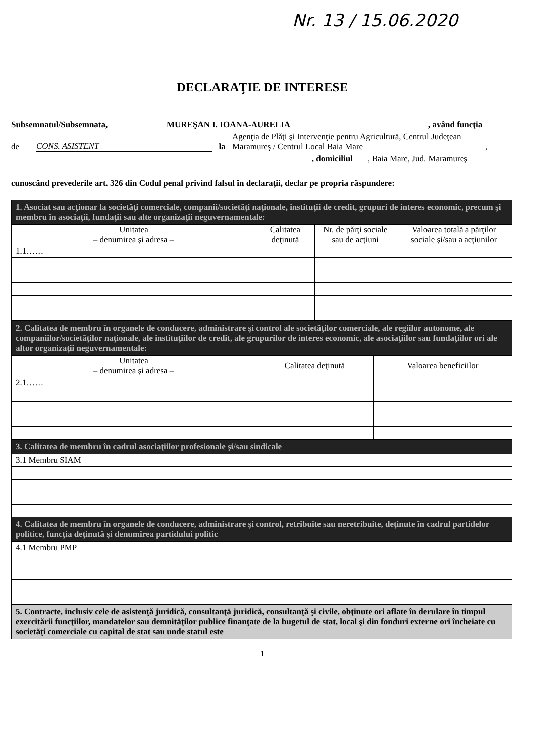Nr. 13 / 15.06.2020
DECLARAŢIE DE INTERESE
Subsemnatul/Subsemnata, MUREŞAN I. IOANA-AURELIA, având funcţia
de CONS. ASISTENT la Agenţia de Plăţi şi Intervenţie pentru Agricultură, Centrul Judeţean Maramureş / Centrul Local Baia Mare ,
, domiciliul, Baia Mare, Jud. Maramureş
cunoscând prevederile art. 326 din Codul penal privind falsul în declaraţii, declar pe propria răspundere:
| 1. Asociat sau acţionar la societăţi comerciale, companii/societăţi naţionale, instituţii de credit, grupuri de interes economic, precum şi membru în asociaţii, fundaţii sau alte organizaţii neguvernamentale: | | | |
| Unitatea – denumirea şi adresa – | Calitatea deţinută | Nr. de părţi sociale sau de acţiuni | Valoarea totală a părţilor sociale şi/sau a acţiunilor |
| 1.1…… | | | |
| 2. Calitatea de membru în organele de conducere, administrare şi control ale societăţilor comerciale, ale regiilor autonome, ale companiilor/societăţilor naţionale, ale instituţiilor de credit, ale grupurilor de interes economic, ale asociaţiilor sau fundaţiilor ori ale altor organizaţii neguvernamentale: | | |
| Unitatea – denumirea şi adresa – | Calitatea deţinută | Valoarea beneficiilor |
| 2.1…… | | |
| 3. Calitatea de membru în cadrul asociaţiilor profesionale şi/sau sindicale |
| 3.1 Membru SIAM |
| 4. Calitatea de membru în organele de conducere, administrare şi control, retribuite sau neretribuite, deţinute în cadrul partidelor politice, funcţia deţinută şi denumirea partidului politic |
| 4.1 Membru PMP |
| 5. Contracte, inclusiv cele de asistenţă juridică, consultanţă juridică, consultanţă şi civile, obţinute ori aflate în derulare în timpul exercitării funcţiilor, mandatelor sau demnităţilor publice finanţate de la bugetul de stat, local şi din fonduri externe ori încheiate cu societăţi comerciale cu capital de stat sau unde statul este |
1